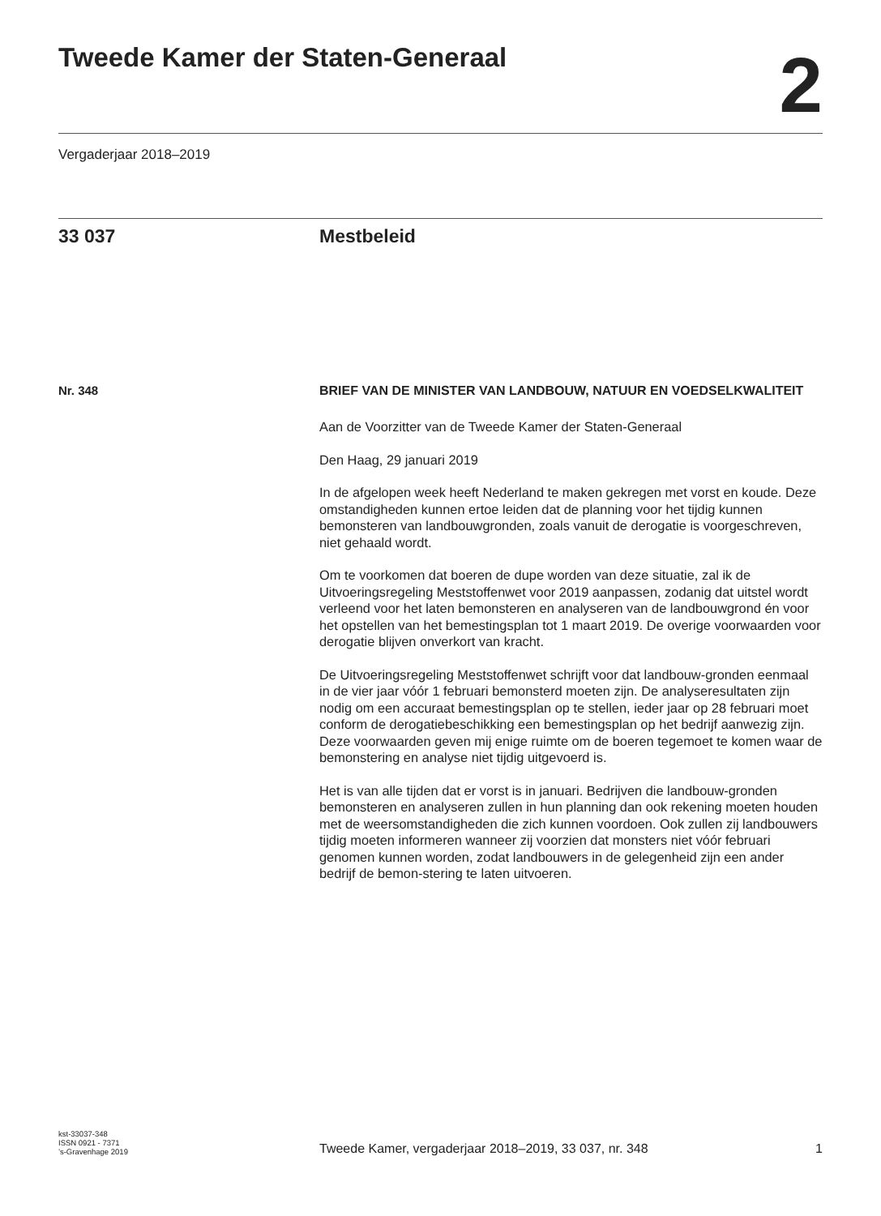Tweede Kamer der Staten-Generaal
2
Vergaderjaar 2018–2019
33 037 Mestbeleid
Nr. 348
BRIEF VAN DE MINISTER VAN LANDBOUW, NATUUR EN VOEDSELKWALITEIT
Aan de Voorzitter van de Tweede Kamer der Staten-Generaal
Den Haag, 29 januari 2019
In de afgelopen week heeft Nederland te maken gekregen met vorst en koude. Deze omstandigheden kunnen ertoe leiden dat de planning voor het tijdig kunnen bemonsteren van landbouwgronden, zoals vanuit de derogatie is voorgeschreven, niet gehaald wordt.
Om te voorkomen dat boeren de dupe worden van deze situatie, zal ik de Uitvoeringsregeling Meststoffenwet voor 2019 aanpassen, zodanig dat uitstel wordt verleend voor het laten bemonsteren en analyseren van de landbouwgrond én voor het opstellen van het bemestingsplan tot 1 maart 2019. De overige voorwaarden voor derogatie blijven onverkort van kracht.
De Uitvoeringsregeling Meststoffenwet schrijft voor dat landbouw-gronden eenmaal in de vier jaar vóór 1 februari bemonsterd moeten zijn. De analyseresultaten zijn nodig om een accuraat bemestingsplan op te stellen, ieder jaar op 28 februari moet conform de derogatiebeschikking een bemestingsplan op het bedrijf aanwezig zijn. Deze voorwaarden geven mij enige ruimte om de boeren tegemoet te komen waar de bemonstering en analyse niet tijdig uitgevoerd is.
Het is van alle tijden dat er vorst is in januari. Bedrijven die landbouw-gronden bemonsteren en analyseren zullen in hun planning dan ook rekening moeten houden met de weersomstandigheden die zich kunnen voordoen. Ook zullen zij landbouwers tijdig moeten informeren wanneer zij voorzien dat monsters niet vóór februari genomen kunnen worden, zodat landbouwers in de gelegenheid zijn een ander bedrijf de bemon-stering te laten uitvoeren.
kst-33037-348
ISSN 0921 - 7371
’s-Gravenhage 2019
Tweede Kamer, vergaderjaar 2018–2019, 33 037, nr. 348
1